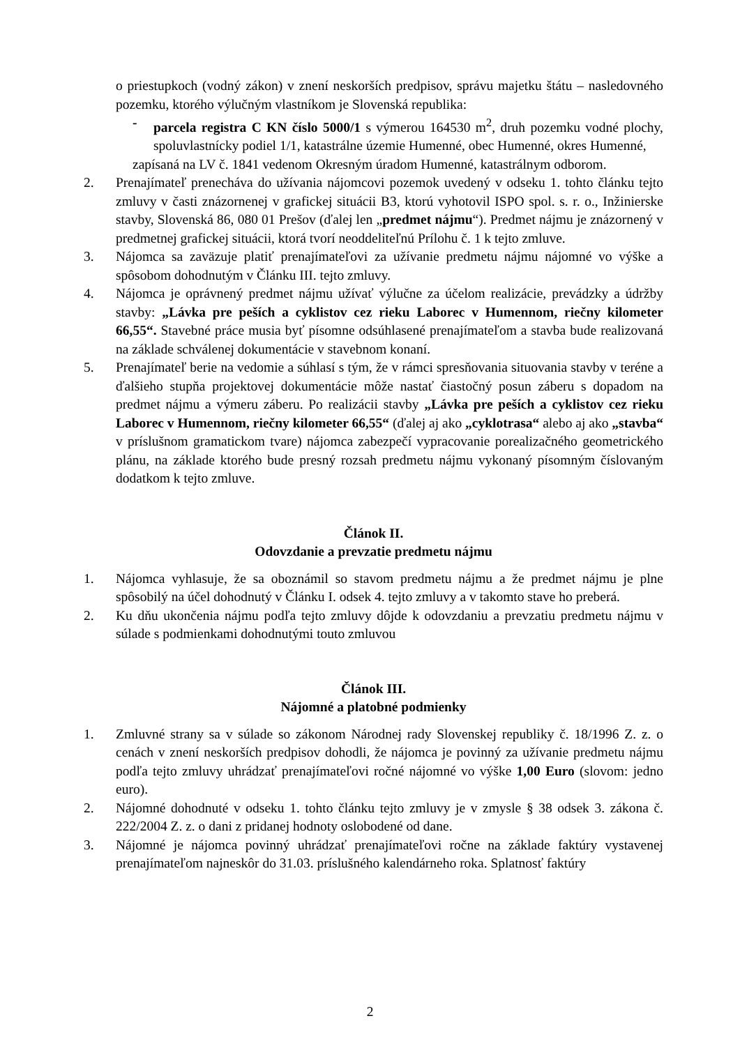o priestupkoch (vodný zákon) v znení neskorších predpisov, správu majetku štátu – nasledovného pozemku, ktorého výlučným vlastníkom je Slovenská republika:
- parcela registra C KN číslo 5000/1 s výmerou 164530 m<sup>2</sup>, druh pozemku vodné plochy, spoluvlastnícky podiel 1/1, katastrálne územie Humenné, obec Humenné, okres Humenné,
zapísaná na LV č. 1841 vedenom Okresným úradom Humenné, katastrálnym odborom.
2. Prenajímateľ prenecháva do užívania nájomcovi pozemok uvedený v odseku 1. tohto článku tejto zmluvy v časti znázornenej v grafickej situácii B3, ktorú vyhotovil ISPO spol. s. r. o., Inžinierske stavby, Slovenská 86, 080 01 Prešov (ďalej len „predmet nájmu“). Predmet nájmu je znázornený v predmetnej grafickej situácii, ktorá tvorí neoddeliteľnú Prílohu č. 1 k tejto zmluve.
3. Nájomca sa zaväzuje platiť prenajímateľovi za užívanie predmetu nájmu nájomné vo výške a spôsobom dohodnutým v Článku III. tejto zmluvy.
4. Nájomca je oprávnený predmet nájmu užívať výlučne za účelom realizácie, prevádzky a údržby stavby: „Lávka pre peších a cyklistov cez rieku Laborec v Humennom, riečny kilometer 66,55“. Stavebné práce musia byť písomne odsúhlasené prenajímateľom a stavba bude realizovaná na základe schválenej dokumentácie v stavebnom konaní.
5. Prenajímateľ berie na vedomie a súhlasí s tým, že v rámci spresňovania situovania stavby v teréne a ďalšieho stupňa projektovej dokumentácie môže nastať čiastočný posun záberu s dopadom na predmet nájmu a výmeru záberu. Po realizácii stavby „Lávka pre peších a cyklistov cez rieku Laborec v Humennom, riečny kilometer 66,55“ (ďalej aj ako „cyklotrasa“ alebo aj ako „stavba“ v príslušnom gramatickom tvare) nájomca zabezpečí vypracovanie porealizačného geometrického plánu, na základe ktorého bude presný rozsah predmetu nájmu vykonaný písomným číslovaným dodatkom k tejto zmluve.
Článok II.
Odovzdanie a prevzatie predmetu nájmu
1. Nájomca vyhlasuje, že sa oboznámil so stavom predmetu nájmu a že predmet nájmu je plne spôsobilý na účel dohodnutý v Článku I. odsek 4. tejto zmluvy a v takomto stave ho preberá.
2. Ku dňu ukončenia nájmu podľa tejto zmluvy dôjde k odovzdaniu a prevzatiu predmetu nájmu v súlade s podmienkami dohodnutými touto zmluvou
Článok III.
Nájomné a platobné podmienky
1. Zmluvné strany sa v súlade so zákonom Národnej rady Slovenskej republiky č. 18/1996 Z. z. o cenách v znení neskorších predpisov dohodli, že nájomca je povinný za užívanie predmetu nájmu podľa tejto zmluvy uhrádzať prenajímateľovi ročné nájomné vo výške 1,00 Euro (slovom: jedno euro).
2. Nájomné dohodnuté v odseku 1. tohto článku tejto zmluvy je v zmysle § 38 odsek 3. zákona č. 222/2004 Z. z. o dani z pridanej hodnoty oslobodené od dane.
3. Nájomné je nájomca povinný uhrádzať prenajímateľovi ročne na základe faktúry vystavenej prenajímateľom najneskôr do 31.03. príslušného kalendárneho roka. Splatnosť faktúry
2